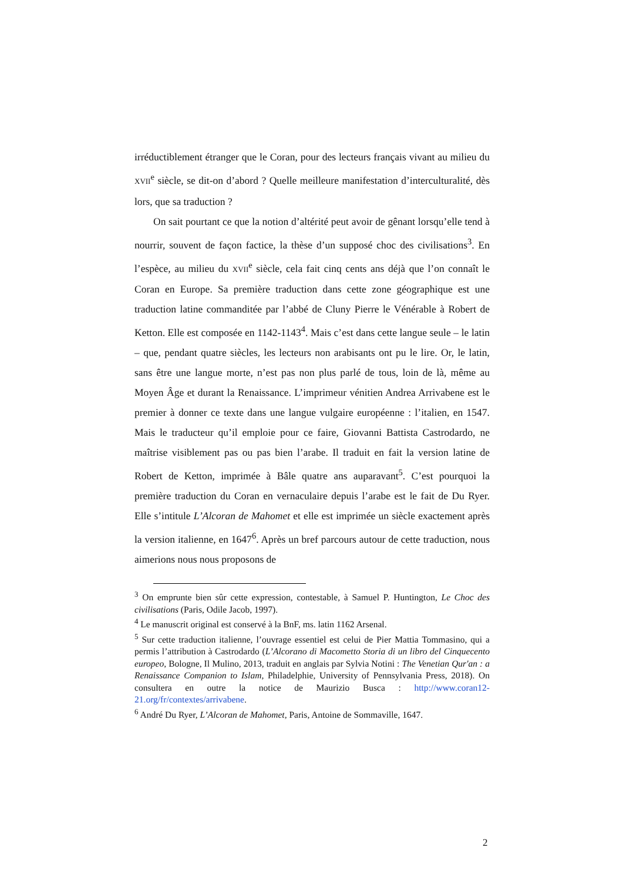irréductiblement étranger que le Coran, pour des lecteurs français vivant au milieu du XVII<sup>e</sup> siècle, se dit-on d’abord ? Quelle meilleure manifestation d’interculturalité, dès lors, que sa traduction ?
On sait pourtant ce que la notion d’altérité peut avoir de gênant lorsqu’elle tend à nourrir, souvent de façon factice, la thèse d’un supposé choc des civilisations<sup>3</sup>. En l’espèce, au milieu du XVII<sup>e</sup> siècle, cela fait cinq cents ans déjà que l’on connaît le Coran en Europe. Sa première traduction dans cette zone géographique est une traduction latine commanditée par l’abbé de Cluny Pierre le Vénérable à Robert de Ketton. Elle est composée en 1142-1143<sup>4</sup>. Mais c’est dans cette langue seule – le latin – que, pendant quatre siècles, les lecteurs non arabisants ont pu le lire. Or, le latin, sans être une langue morte, n’est pas non plus parlé de tous, loin de là, même au Moyen Âge et durant la Renaissance. L’imprimeur vénitien Andrea Arrivabene est le premier à donner ce texte dans une langue vulgaire européenne : l’italien, en 1547. Mais le traducteur qu’il emploie pour ce faire, Giovanni Battista Castrodardo, ne maîtrise visiblement pas ou pas bien l’arabe. Il traduit en fait la version latine de Robert de Ketton, imprimée à Bâle quatre ans auparavant<sup>5</sup>. C’est pourquoi la première traduction du Coran en vernaculaire depuis l’arabe est le fait de Du Ryer. Elle s’intitule L’Alcoran de Mahomet et elle est imprimée un siècle exactement après la version italienne, en 1647<sup>6</sup>. Après un bref parcours autour de cette traduction, nous aimerions nous nous proposons de
<sup>3</sup> On emprunte bien sûr cette expression, contestable, à Samuel P. Huntington, Le Choc des civilisations (Paris, Odile Jacob, 1997).
<sup>4</sup> Le manuscrit original est conservé à la BnF, ms. latin 1162 Arsenal.
<sup>5</sup> Sur cette traduction italienne, l’ouvrage essentiel est celui de Pier Mattia Tommasino, qui a permis l’attribution à Castrodardo (L’Alcorano di Macometto Storia di un libro del Cinquecento europeo, Bologne, Il Mulino, 2013, traduit en anglais par Sylvia Notini : The Venetian Qur'an : a Renaissance Companion to Islam, Philadelphie, University of Pennsylvania Press, 2018). On consultera en outre la notice de Maurizio Busca : http://www.coran12-21.org/fr/contextes/arrivabene.
<sup>6</sup> André Du Ryer, L’Alcoran de Mahomet, Paris, Antoine de Sommaville, 1647.
2